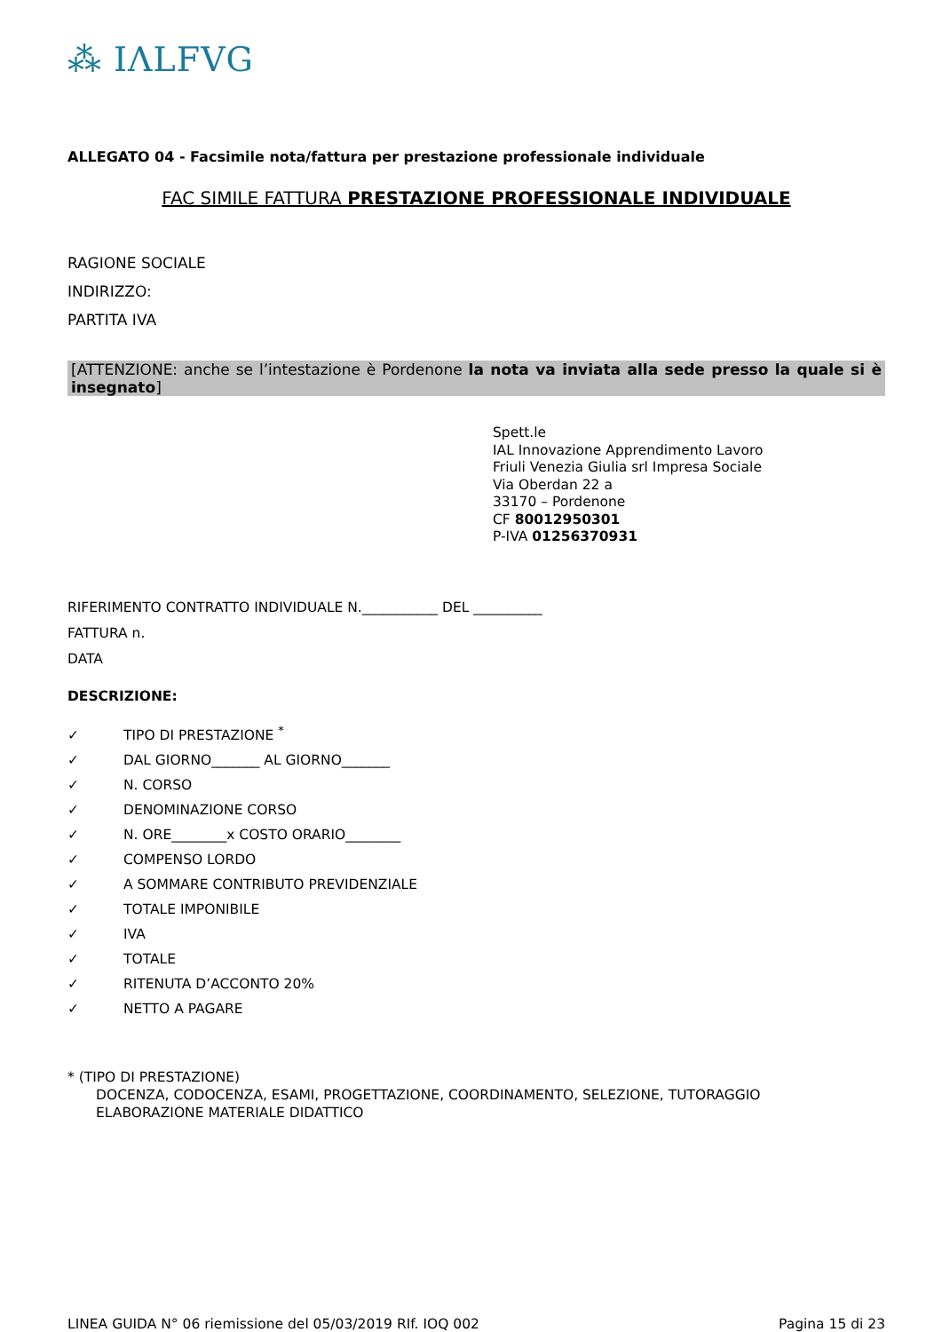⁂ IΛLFVG
ALLEGATO 04 - Facsimile nota/fattura per prestazione professionale individuale
FAC SIMILE FATTURA PRESTAZIONE PROFESSIONALE INDIVIDUALE
RAGIONE SOCIALE
INDIRIZZO:
PARTITA IVA
[ATTENZIONE: anche se l’intestazione è Pordenone la nota va inviata alla sede presso la quale si è insegnato]
Spett.le
IAL Innovazione Apprendimento Lavoro
Friuli Venezia Giulia srl Impresa Sociale
Via Oberdan 22 a
33170 – Pordenone
CF 80012950301
P-IVA 01256370931
RIFERIMENTO CONTRATTO INDIVIDUALE N.___________ DEL __________
FATTURA n.
DATA
DESCRIZIONE:
✓ TIPO DI PRESTAZIONE <sup>*</sup>
✓ DAL GIORNO_______ AL GIORNO_______
✓ N. CORSO
✓ DENOMINAZIONE CORSO
✓ N. ORE________x COSTO ORARIO________
✓ COMPENSO LORDO
✓ A SOMMARE CONTRIBUTO PREVIDENZIALE
✓ TOTALE IMPONIBILE
✓ IVA
✓ TOTALE
✓ RITENUTA D’ACCONTO 20%
✓ NETTO A PAGARE
* (TIPO DI PRESTAZIONE)
DOCENZA, CODOCENZA, ESAMI, PROGETTAZIONE, COORDINAMENTO, SELEZIONE, TUTORAGGIO
ELABORAZIONE MATERIALE DIDATTICO
LINEA GUIDA N° 06 riemissione del 05/03/2019 RIf. IOQ 002 Pagina 15 di 23